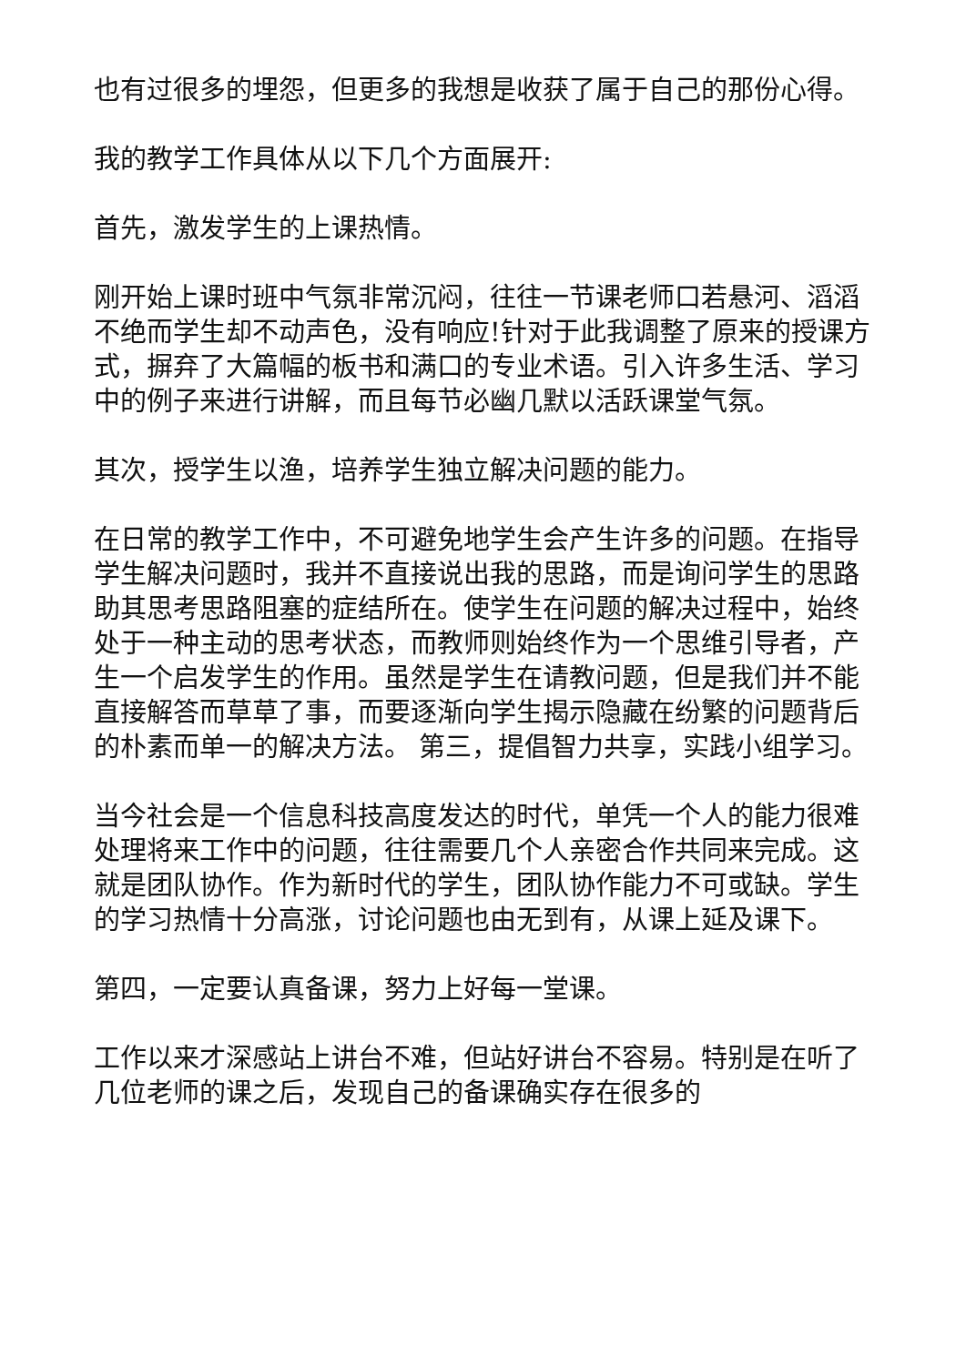也有过很多的埋怨，但更多的我想是收获了属于自己的那份心得。
我的教学工作具体从以下几个方面展开:
首先，激发学生的上课热情。
刚开始上课时班中气氛非常沉闷，往往一节课老师口若悬河、滔滔不绝而学生却不动声色，没有响应!针对于此我调整了原来的授课方式，摒弃了大篇幅的板书和满口的专业术语。引入许多生活、学习中的例子来进行讲解，而且每节必幽几默以活跃课堂气氛。
其次，授学生以渔，培养学生独立解决问题的能力。
在日常的教学工作中，不可避免地学生会产生许多的问题。在指导学生解决问题时，我并不直接说出我的思路，而是询问学生的思路助其思考思路阻塞的症结所在。使学生在问题的解决过程中，始终处于一种主动的思考状态，而教师则始终作为一个思维引导者，产生一个启发学生的作用。虽然是学生在请教问题，但是我们并不能直接解答而草草了事，而要逐渐向学生揭示隐藏在纷繁的问题背后的朴素而单一的解决方法。 第三，提倡智力共享，实践小组学习。
当今社会是一个信息科技高度发达的时代，单凭一个人的能力很难处理将来工作中的问题，往往需要几个人亲密合作共同来完成。这就是团队协作。作为新时代的学生，团队协作能力不可或缺。学生的学习热情十分高涨，讨论问题也由无到有，从课上延及课下。
第四，一定要认真备课，努力上好每一堂课。
工作以来才深感站上讲台不难，但站好讲台不容易。特别是在听了几位老师的课之后，发现自己的备课确实存在很多的